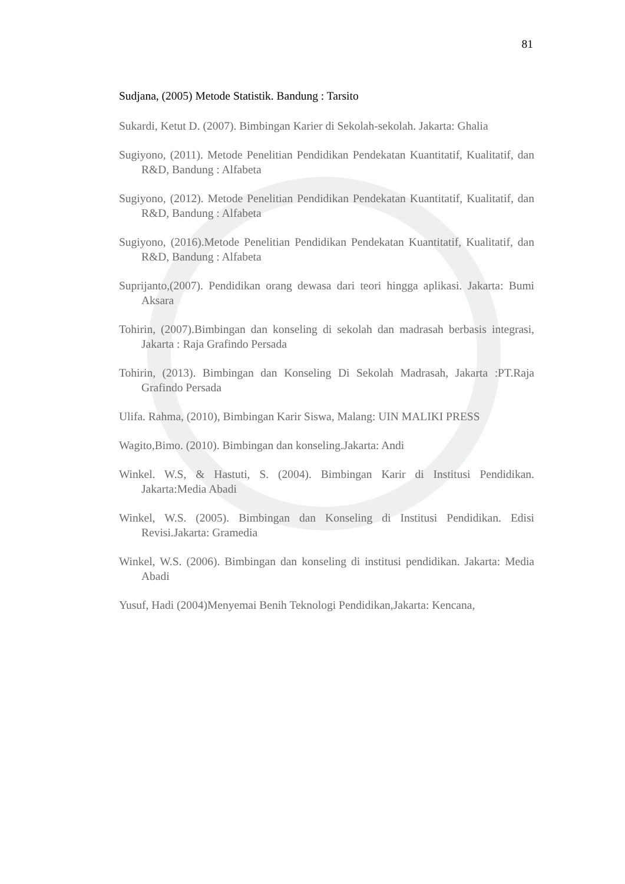81
Sudjana, (2005) Metode Statistik. Bandung : Tarsito
Sukardi, Ketut D. (2007). Bimbingan Karier di Sekolah-sekolah. Jakarta: Ghalia
Sugiyono, (2011). Metode Penelitian Pendidikan Pendekatan Kuantitatif, Kualitatif, dan R&D, Bandung : Alfabeta
Sugiyono, (2012). Metode Penelitian Pendidikan Pendekatan Kuantitatif, Kualitatif, dan R&D, Bandung : Alfabeta
Sugiyono, (2016).Metode Penelitian Pendidikan Pendekatan Kuantitatif, Kualitatif, dan R&D, Bandung : Alfabeta
Suprijanto,(2007). Pendidikan orang dewasa dari teori hingga aplikasi. Jakarta: Bumi Aksara
Tohirin, (2007).Bimbingan dan konseling di sekolah dan madrasah berbasis integrasi, Jakarta : Raja Grafindo Persada
Tohirin, (2013). Bimbingan dan Konseling Di Sekolah Madrasah, Jakarta :PT.Raja Grafindo Persada
Ulifa. Rahma, (2010), Bimbingan Karir Siswa, Malang: UIN MALIKI PRESS
Wagito,Bimo. (2010). Bimbingan dan konseling.Jakarta: Andi
Winkel. W.S, & Hastuti, S. (2004). Bimbingan Karir di Institusi Pendidikan. Jakarta:Media Abadi
Winkel, W.S. (2005). Bimbingan dan Konseling di Institusi Pendidikan. Edisi Revisi.Jakarta: Gramedia
Winkel, W.S. (2006). Bimbingan dan konseling di institusi pendidikan. Jakarta: Media Abadi
Yusuf, Hadi (2004)Menyemai Benih Teknologi Pendidikan,Jakarta: Kencana,